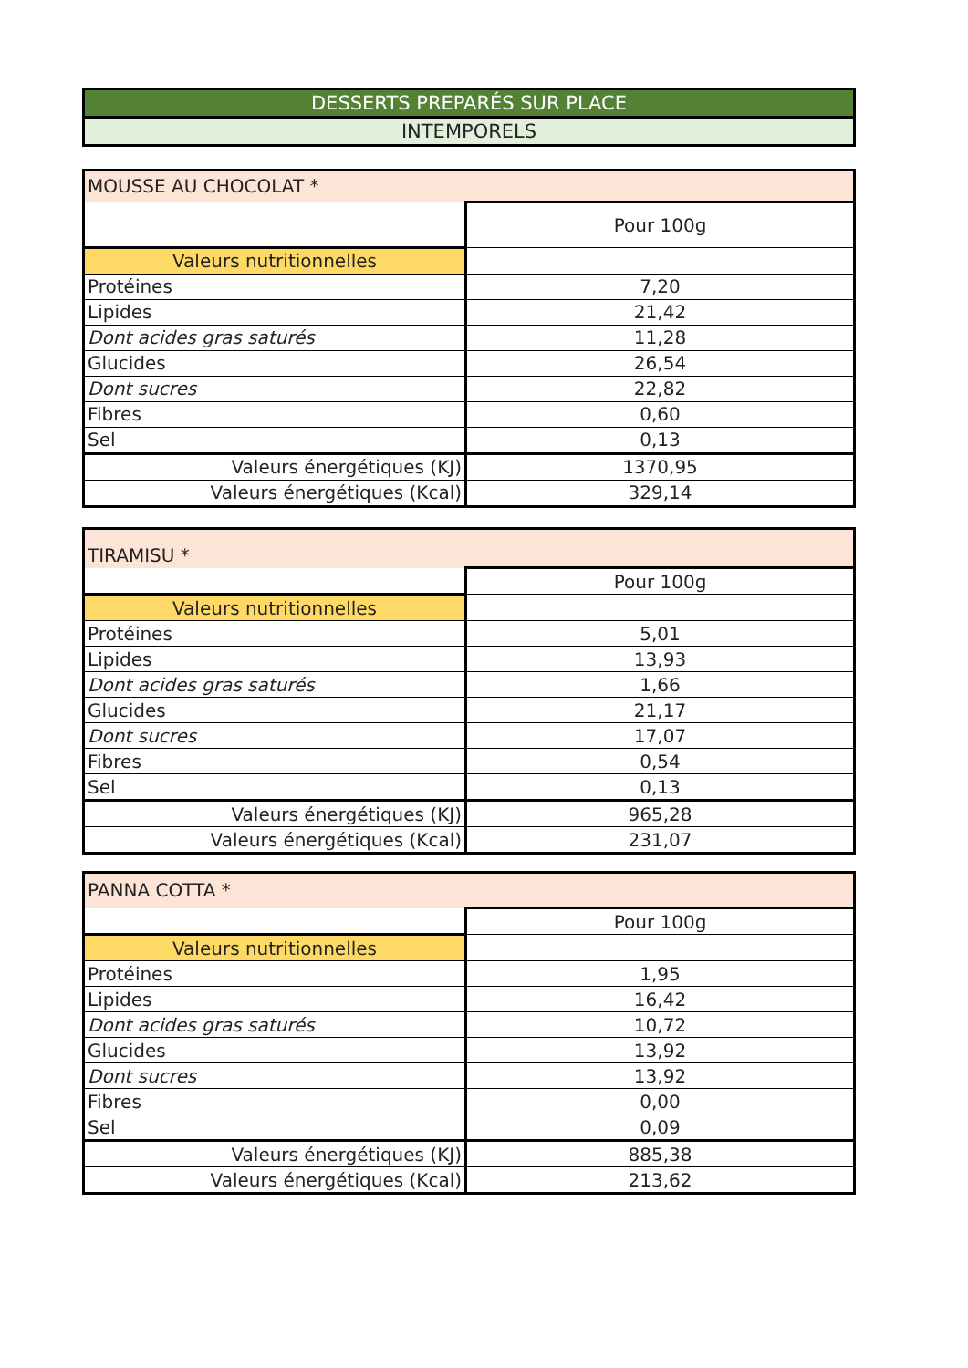| DESSERTS PREPARÉS SUR PLACE |
| INTEMPORELS |
| MOUSSE AU CHOCOLAT * | |
| | Pour 100g |
| Valeurs nutritionnelles | |
| Protéines | 7,20 |
| Lipides | 21,42 |
| Dont acides gras saturés | 11,28 |
| Glucides | 26,54 |
| Dont sucres | 22,82 |
| Fibres | 0,60 |
| Sel | 0,13 |
| Valeurs énergétiques (KJ) | 1370,95 |
| Valeurs énergétiques (Kcal) | 329,14 |
| TIRAMISU * | |
| | Pour 100g |
| Valeurs nutritionnelles | |
| Protéines | 5,01 |
| Lipides | 13,93 |
| Dont acides gras saturés | 1,66 |
| Glucides | 21,17 |
| Dont sucres | 17,07 |
| Fibres | 0,54 |
| Sel | 0,13 |
| Valeurs énergétiques (KJ) | 965,28 |
| Valeurs énergétiques (Kcal) | 231,07 |
| PANNA COTTA * | |
| | Pour 100g |
| Valeurs nutritionnelles | |
| Protéines | 1,95 |
| Lipides | 16,42 |
| Dont acides gras saturés | 10,72 |
| Glucides | 13,92 |
| Dont sucres | 13,92 |
| Fibres | 0,00 |
| Sel | 0,09 |
| Valeurs énergétiques (KJ) | 885,38 |
| Valeurs énergétiques (Kcal) | 213,62 |